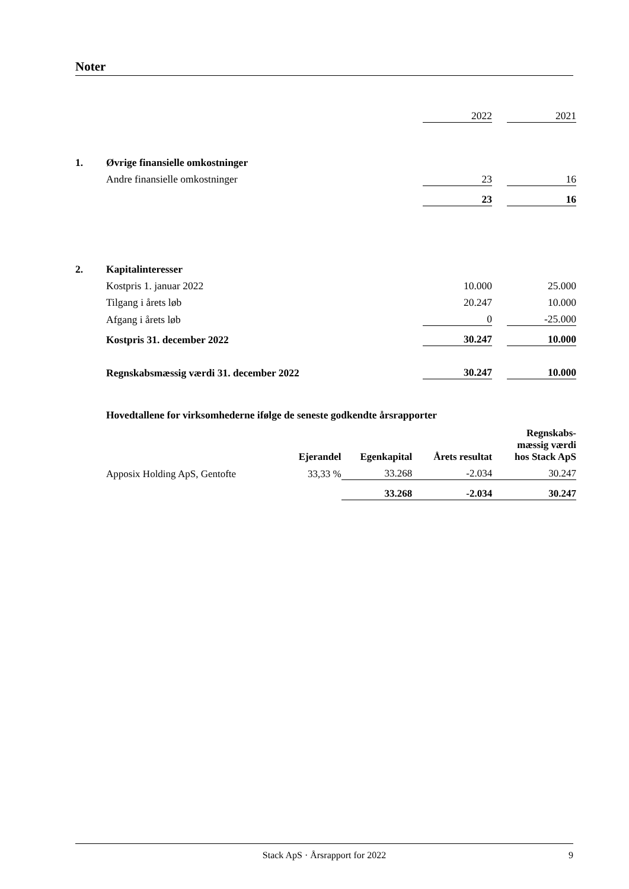Noter
| | | 2022 | | 2021 |
| 1. | Øvrige finansielle omkostninger | | | |
| | Andre finansielle omkostninger | 23 | | 16 |
| | | 23 | | 16 |
| 2. | Kapitalinteresser | | | |
| | Kostpris 1. januar 2022 | 10.000 | | 25.000 |
| | Tilgang i årets løb | 20.247 | | 10.000 |
| | Afgang i årets løb | 0 | | -25.000 |
| | Kostpris 31. december 2022 | 30.247 | | 10.000 |
| | Regnskabsmæssig værdi 31. december 2022 | 30.247 | | 10.000 |
Hovedtallene for virksomhederne ifølge de seneste godkendte årsrapporter
| | Ejerandel | Egenkapital | Årets resultat | Regnskabs- mæssig værdi hos Stack ApS |
| --- | --- | --- | --- | --- |
| Apposix Holding ApS, Gentofte | 33,33 % | 33.268 | -2.034 | 30.247 |
| | | 33.268 | -2.034 | 30.247 |
Stack ApS · Årsrapport for 2022 9